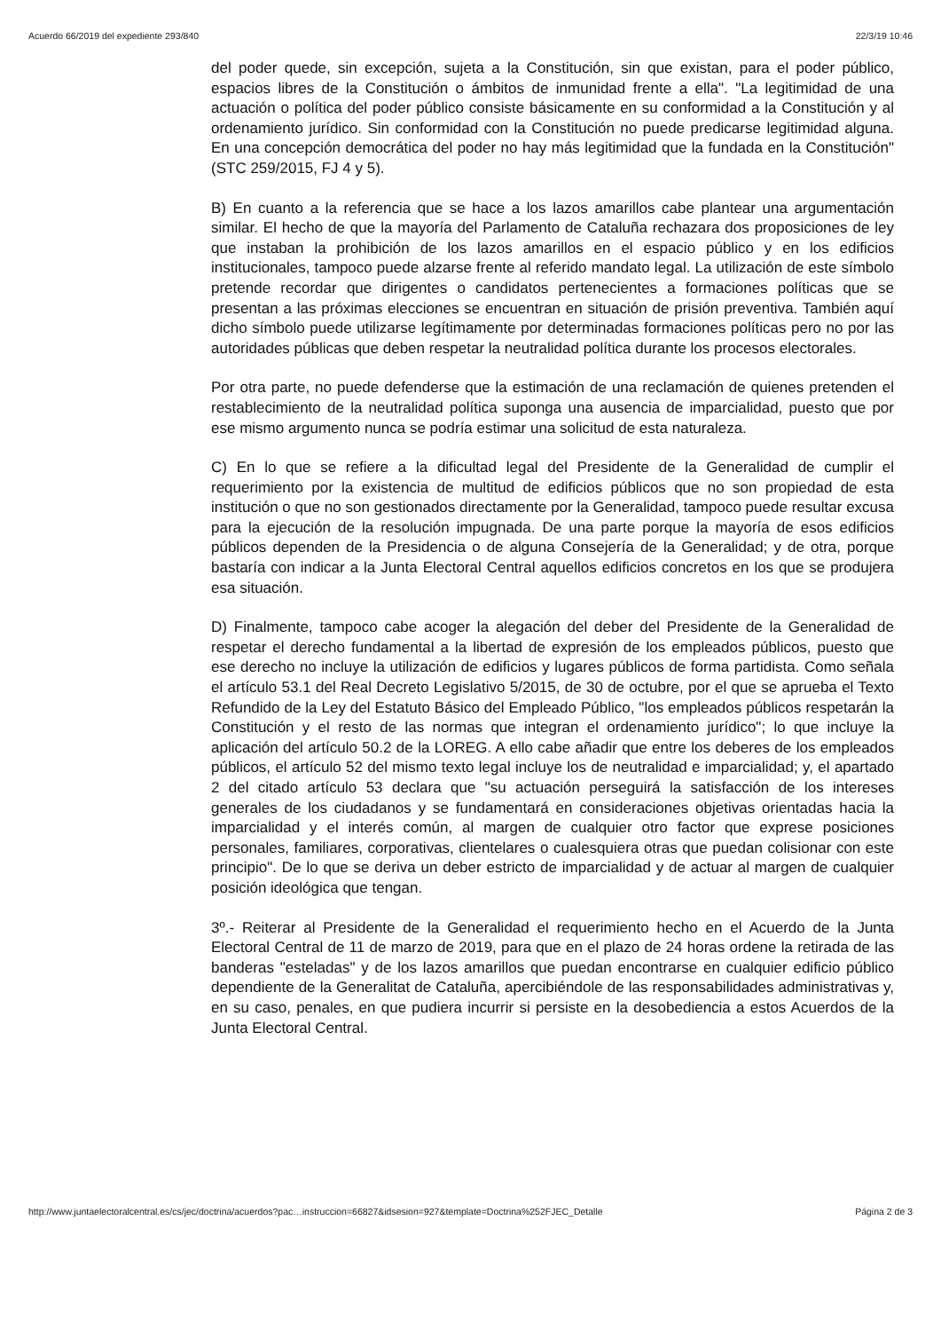Acuerdo 66/2019 del expediente 293/840 22/3/19 10:46
del poder quede, sin excepción, sujeta a la Constitución, sin que existan, para el poder público, espacios libres de la Constitución o ámbitos de inmunidad frente a ella". "La legitimidad de una actuación o política del poder público consiste básicamente en su conformidad a la Constitución y al ordenamiento jurídico. Sin conformidad con la Constitución no puede predicarse legitimidad alguna. En una concepción democrática del poder no hay más legitimidad que la fundada en la Constitución" (STC 259/2015, FJ 4 y 5).
B) En cuanto a la referencia que se hace a los lazos amarillos cabe plantear una argumentación similar. El hecho de que la mayoría del Parlamento de Cataluña rechazara dos proposiciones de ley que instaban la prohibición de los lazos amarillos en el espacio público y en los edificios institucionales, tampoco puede alzarse frente al referido mandato legal. La utilización de este símbolo pretende recordar que dirigentes o candidatos pertenecientes a formaciones políticas que se presentan a las próximas elecciones se encuentran en situación de prisión preventiva. También aquí dicho símbolo puede utilizarse legítimamente por determinadas formaciones políticas pero no por las autoridades públicas que deben respetar la neutralidad política durante los procesos electorales.
Por otra parte, no puede defenderse que la estimación de una reclamación de quienes pretenden el restablecimiento de la neutralidad política suponga una ausencia de imparcialidad, puesto que por ese mismo argumento nunca se podría estimar una solicitud de esta naturaleza.
C) En lo que se refiere a la dificultad legal del Presidente de la Generalidad de cumplir el requerimiento por la existencia de multitud de edificios públicos que no son propiedad de esta institución o que no son gestionados directamente por la Generalidad, tampoco puede resultar excusa para la ejecución de la resolución impugnada. De una parte porque la mayoría de esos edificios públicos dependen de la Presidencia o de alguna Consejería de la Generalidad; y de otra, porque bastaría con indicar a la Junta Electoral Central aquellos edificios concretos en los que se produjera esa situación.
D) Finalmente, tampoco cabe acoger la alegación del deber del Presidente de la Generalidad de respetar el derecho fundamental a la libertad de expresión de los empleados públicos, puesto que ese derecho no incluye la utilización de edificios y lugares públicos de forma partidista. Como señala el artículo 53.1 del Real Decreto Legislativo 5/2015, de 30 de octubre, por el que se aprueba el Texto Refundido de la Ley del Estatuto Básico del Empleado Público, "los empleados públicos respetarán la Constitución y el resto de las normas que integran el ordenamiento jurídico"; lo que incluye la aplicación del artículo 50.2 de la LOREG. A ello cabe añadir que entre los deberes de los empleados públicos, el artículo 52 del mismo texto legal incluye los de neutralidad e imparcialidad; y, el apartado 2 del citado artículo 53 declara que "su actuación perseguirá la satisfacción de los intereses generales de los ciudadanos y se fundamentará en consideraciones objetivas orientadas hacia la imparcialidad y el interés común, al margen de cualquier otro factor que exprese posiciones personales, familiares, corporativas, clientelares o cualesquiera otras que puedan colisionar con este principio". De lo que se deriva un deber estricto de imparcialidad y de actuar al margen de cualquier posición ideológica que tengan.
3º.- Reiterar al Presidente de la Generalidad el requerimiento hecho en el Acuerdo de la Junta Electoral Central de 11 de marzo de 2019, para que en el plazo de 24 horas ordene la retirada de las banderas "esteladas" y de los lazos amarillos que puedan encontrarse en cualquier edificio público dependiente de la Generalitat de Cataluña, apercibiéndole de las responsabilidades administrativas y, en su caso, penales, en que pudiera incurrir si persiste en la desobediencia a estos Acuerdos de la Junta Electoral Central.
http://www.juntaelectoralcentral.es/cs/jec/doctrina/acuerdos?pac…instruccion=66827&idsesion=927&template=Doctrina%252FJEC_Detalle Página 2 de 3